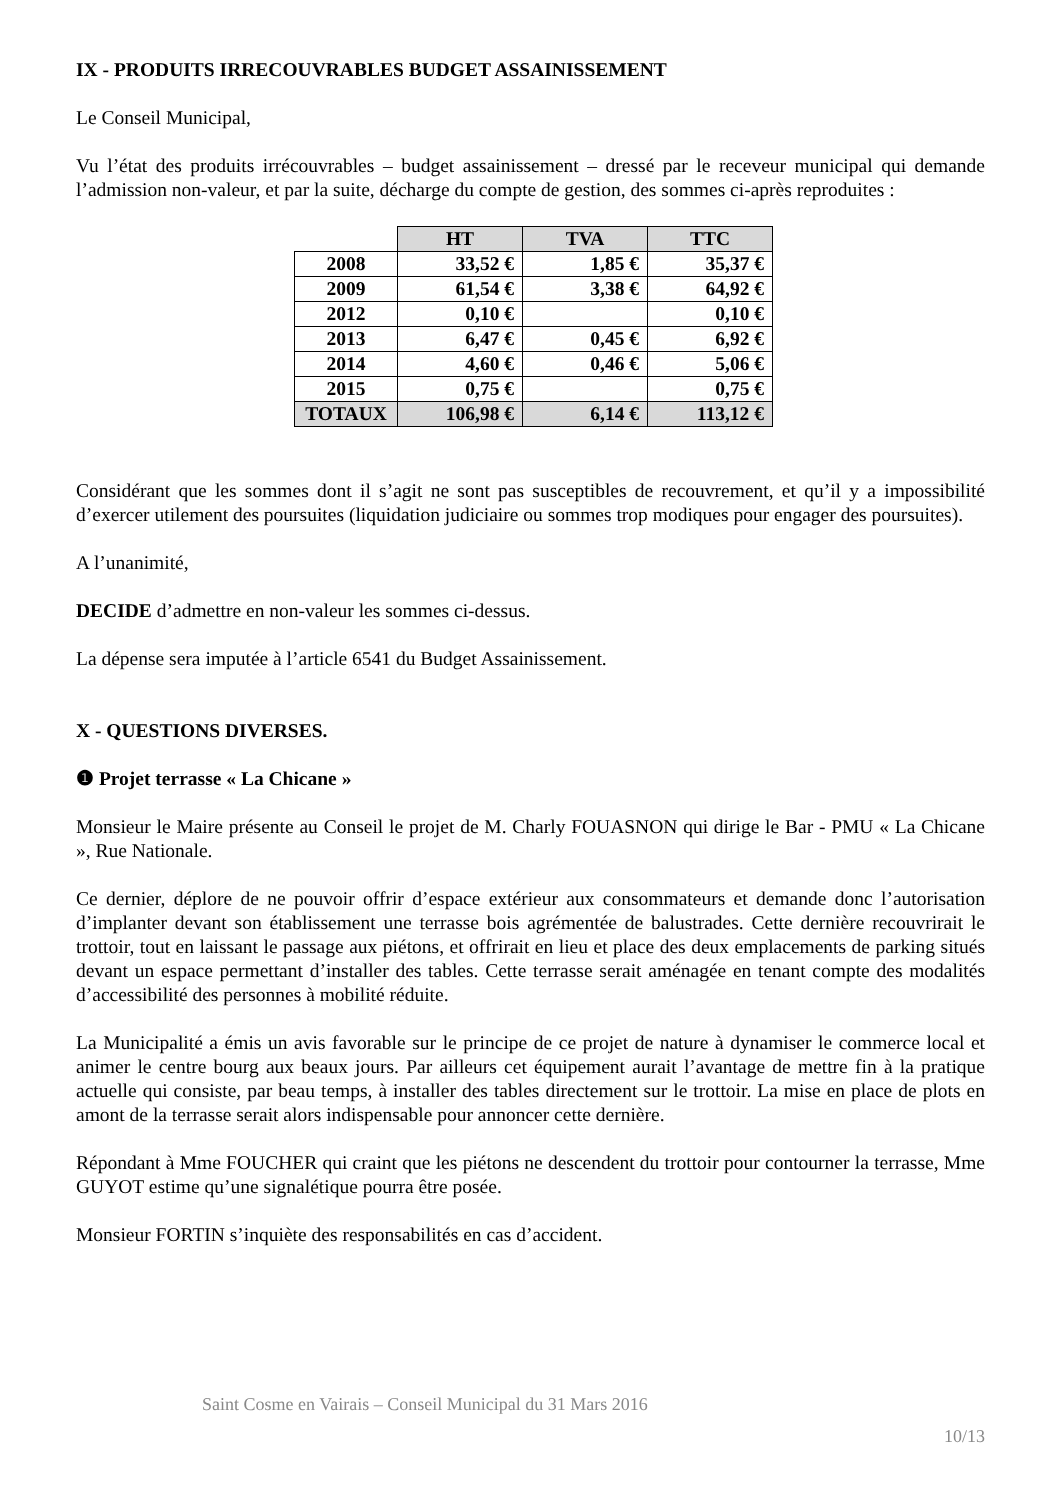IX - PRODUITS IRRECOUVRABLES BUDGET ASSAINISSEMENT
Le Conseil Municipal,
Vu l’état des produits irrécouvrables – budget assainissement – dressé par le receveur municipal qui demande l’admission non-valeur, et par la suite, décharge du compte de gestion, des sommes ci-après reproduites :
| | HT | TVA | TTC |
| --- | --- | --- | --- |
| 2008 | 33,52 € | 1,85 € | 35,37 € |
| 2009 | 61,54 € | 3,38 € | 64,92 € |
| 2012 | 0,10 € | | 0,10 € |
| 2013 | 6,47 € | 0,45 € | 6,92 € |
| 2014 | 4,60 € | 0,46 € | 5,06 € |
| 2015 | 0,75 € | | 0,75 € |
| TOTAUX | 106,98 € | 6,14 € | 113,12 € |
Considérant que les sommes dont il s’agit ne sont pas susceptibles de recouvrement, et qu’il y a impossibilité d’exercer utilement des poursuites (liquidation judiciaire ou sommes trop modiques pour engager des poursuites).
A l’unanimité,
DECIDE d’admettre en non-valeur les sommes ci-dessus.
La dépense sera imputée à l’article 6541 du Budget Assainissement.
X - QUESTIONS DIVERSES.
❶ Projet terrasse « La Chicane »
Monsieur le Maire présente au Conseil le projet de M. Charly FOUASNON qui dirige le Bar - PMU « La Chicane », Rue Nationale.
Ce dernier, déplore de ne pouvoir offrir d’espace extérieur aux consommateurs et demande donc l’autorisation d’implanter devant son établissement une terrasse bois agrémentée de balustrades. Cette dernière recouvrirait le trottoir, tout en laissant le passage aux piétons, et offrirait en lieu et place des deux emplacements de parking situés devant un espace permettant d’installer des tables. Cette terrasse serait aménagée en tenant compte des modalités d’accessibilité des personnes à mobilité réduite.
La Municipalité a émis un avis favorable sur le principe de ce projet de nature à dynamiser le commerce local et animer le centre bourg aux beaux jours. Par ailleurs cet équipement aurait l’avantage de mettre fin à la pratique actuelle qui consiste, par beau temps, à installer des tables directement sur le trottoir. La mise en place de plots en amont de la terrasse serait alors indispensable pour annoncer cette dernière.
Répondant à Mme FOUCHER qui craint que les piétons ne descendent du trottoir pour contourner la terrasse, Mme GUYOT estime qu’une signalétique pourra être posée.
Monsieur FORTIN s’inquiète des responsabilités en cas d’accident.
Saint Cosme en Vairais – Conseil Municipal du 31 Mars 2016
10/13